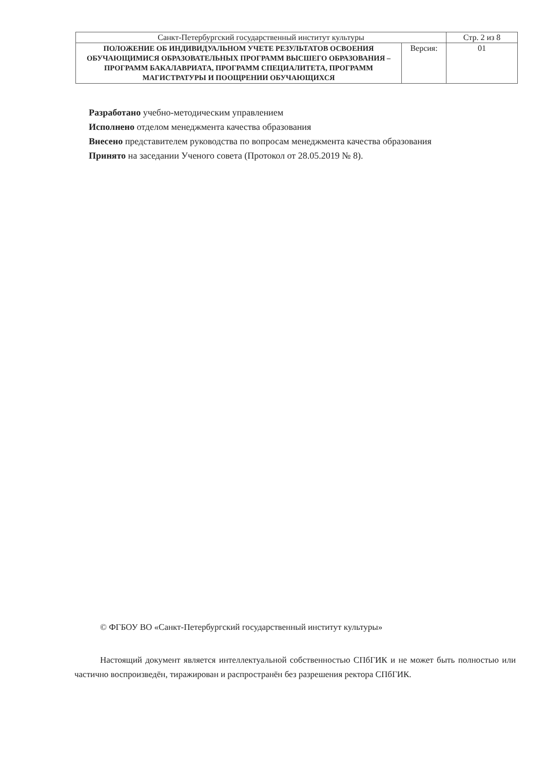| Санкт-Петербургский государственный институт культуры | | Стр. 2 из 8 |
| ПОЛОЖЕНИЕ ОБ ИНДИВИДУАЛЬНОМ УЧЕТЕ РЕЗУЛЬТАТОВ ОСВОЕНИЯ ОБУЧАЮЩИМИСЯ ОБРАЗОВАТЕЛЬНЫХ ПРОГРАММ ВЫСШЕГО ОБРАЗОВАНИЯ – ПРОГРАММ БАКАЛАВРИАТА, ПРОГРАММ СПЕЦИАЛИТЕТА, ПРОГРАММ МАГИСТРАТУРЫ И ПООЩРЕНИИ ОБУЧАЮЩИХСЯ | Версия: | 01 |
Разработано учебно-методическим управлением
Исполнено отделом менеджмента качества образования
Внесено представителем руководства по вопросам менеджмента качества образования
Принято на заседании Ученого совета (Протокол от 28.05.2019 № 8).
© ФГБОУ ВО «Санкт-Петербургский государственный институт культуры»
Настоящий документ является интеллектуальной собственностью СПбГИК и не может быть полностью или частично воспроизведён, тиражирован и распространён без разрешения ректора СПбГИК.